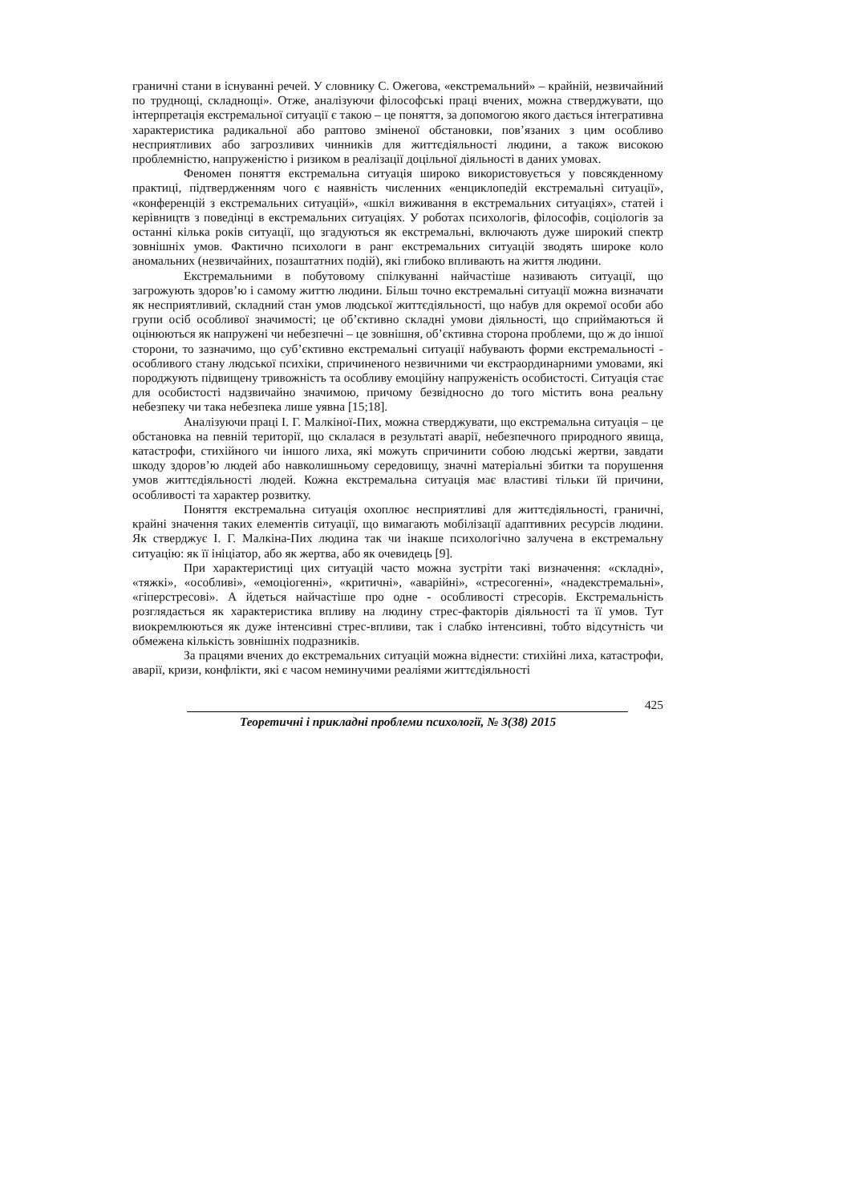граничні стани в існуванні речей. У словнику С. Ожегова, «екстремальний» – крайній, незвичайний по труднощі, складнощі». Отже, аналізуючи філософські праці вчених, можна стверджувати, що інтерпретація екстремальної ситуації є такою – це поняття, за допомогою якого дається інтегративна характеристика радикальної або раптово зміненої обстановки, пов’язаних з цим особливо несприятливих або загрозливих чинників для життєдіяльності людини, а також високою проблемністю, напруженістю і ризиком в реалізації доцільної діяльності в даних умовах.
Феномен поняття екстремальна ситуація широко використовується у повсякденному практиці, підтвердженням чого є наявність численних «енциклопедій екстремальні ситуації», «конференцій з екстремальних ситуацій», «шкіл виживання в екстремальних ситуаціях», статей і керівництв з поведінці в екстремальних ситуаціях. У роботах психологів, філософів, соціологів за останні кілька років ситуації, що згадуються як екстремальні, включають дуже широкий спектр зовнішніх умов. Фактично психологи в ранг екстремальних ситуацій зводять широке коло аномальних (незвичайних, позаштатних подій), які глибоко впливають на життя людини.
Екстремальними в побутовому спілкуванні найчастіше називають ситуації, що загрожують здоров’ю і самому життю людини. Більш точно екстремальні ситуації можна визначати як несприятливий, складний стан умов людської життєдіяльності, що набув для окремої особи або групи осіб особливої значимості; це об’єктивно складні умови діяльності, що сприймаються й оцінюються як напружені чи небезпечні – це зовнішня, об’єктивна сторона проблеми, що ж до іншої сторони, то зазначимо, що суб’єктивно екстремальні ситуації набувають форми екстремальності - особливого стану людської психіки, спричиненого незвичними чи екстраординарними умовами, які породжують підвищену тривожність та особливу емоційну напруженість особистості. Ситуація стає для особистості надзвичайно значимою, причому безвідносно до того містить вона реальну небезпеку чи така небезпека лише уявна [15;18].
Аналізуючи праці І. Г. Малкіної-Пих, можна стверджувати, що екстремальна ситуація – це обстановка на певній території, що склалася в результаті аварії, небезпечного природного явища, катастрофи, стихійного чи іншого лиха, які можуть спричинити собою людські жертви, завдати шкоду здоров’ю людей або навколишньому середовищу, значні матеріальні збитки та порушення умов життєдіяльності людей. Кожна екстремальна ситуація має властиві тільки їй причини, особливості та характер розвитку.
Поняття екстремальна ситуація охоплює несприятливі для життєдіяльності, граничні, крайні значення таких елементів ситуації, що вимагають мобілізації адаптивних ресурсів людини. Як стверджує І. Г. Малкіна-Пих людина так чи інакше психологічно залучена в екстремальну ситуацію: як її ініціатор, або як жертва, або як очевидець [9].
При характеристиці цих ситуацій часто можна зустріти такі визначення: «складні», «тяжкі», «особливі», «емоціогенні», «критичні», «аварійні», «стресогенні», «надекстремальні», «гіперстресові». А йдеться найчастіше про одне - особливості стресорів. Екстремальність розглядається як характеристика впливу на людину стрес-факторів діяльності та її умов. Тут виокремлюються як дуже інтенсивні стрес-впливи, так і слабко інтенсивні, тобто відсутність чи обмежена кількість зовнішніх подразників.
За працями вчених до екстремальних ситуацій можна віднести: стихійні лиха, катастрофи, аварії, кризи, конфлікти, які є часом неминучими реаліями життєдіяльності
425
Теоретичні і прикладні проблеми психології, № 3(38) 2015